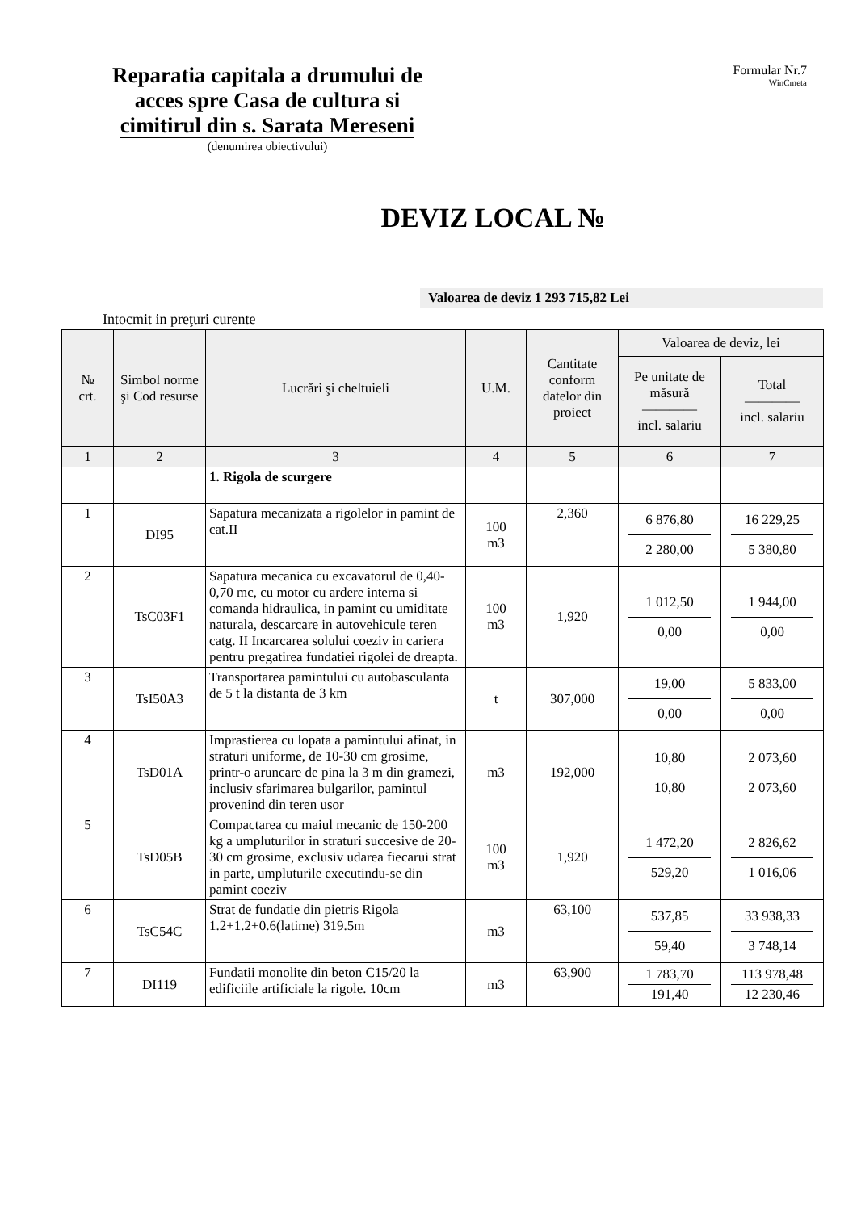Reparatia capitala a drumului de acces spre Casa de cultura si
cimitirul din s. Sarata Mereseni
(denumirea obiectivului)
Formular Nr.7
WinCmeta
DEVIZ LOCAL №
Valoarea de deviz 1 293 715,82 Lei
Intocmit in preţuri curente
| № crt. | Simbol norme şi Cod resurse | Lucrări şi cheltuieli | U.M. | Cantitate conform datelor din proiect | Valoarea de deviz, lei | |
| --- | --- | --- | --- | --- | --- | --- |
| | | | | | Pe unitate de măsură ———— incl. salariu | Total ———— incl. salariu |
| 1 | 2 | 3 | 4 | 5 | 6 | 7 |
| | | 1. Rigola de scurgere | | | | |
| 1 | DI95 | Sapatura mecanizata a rigolelor in pamint de cat.II | 100 m3 | 2,360 | 6 876,80 2 280,00 | 16 229,25 5 380,80 |
| 2 | TsC03F1 | Sapatura mecanica cu excavatorul de 0,40-0,70 mc, cu motor cu ardere interna si comanda hidraulica, in pamint cu umiditate naturala, descarcare in autovehicule teren catg. II Incarcarea solului coeziv in cariera pentru pregatirea fundatiei rigolei de dreapta. | 100 m3 | 1,920 | 1 012,50 0,00 | 1 944,00 0,00 |
| 3 | TsI50A3 | Transportarea pamintului cu autobasculanta de 5 t la distanta de 3 km | t | 307,000 | 19,00 0,00 | 5 833,00 0,00 |
| 4 | TsD01A | Imprastierea cu lopata a pamintului afinat, in straturi uniforme, de 10-30 cm grosime, printr-o aruncare de pina la 3 m din gramezi, inclusiv sfarimarea bulgarilor, pamintul provenind din teren usor | m3 | 192,000 | 10,80 10,80 | 2 073,60 2 073,60 |
| 5 | TsD05B | Compactarea cu maiul mecanic de 150-200 kg a umpluturilor in straturi succesive de 20-30 cm grosime, exclusiv udarea fiecarui strat in parte, umpluturile executindu-se din pamint coeziv | 100 m3 | 1,920 | 1 472,20 529,20 | 2 826,62 1 016,06 |
| 6 | TsC54C | Strat de fundatie din pietris Rigola 1.2+1.2+0.6(latime) 319.5m | m3 | 63,100 | 537,85 59,40 | 33 938,33 3 748,14 |
| 7 | DI119 | Fundatii monolite din beton C15/20 la edificiile artificiale la rigole. 10cm | m3 | 63,900 | 1 783,70 191,40 | 113 978,48 12 230,46 |